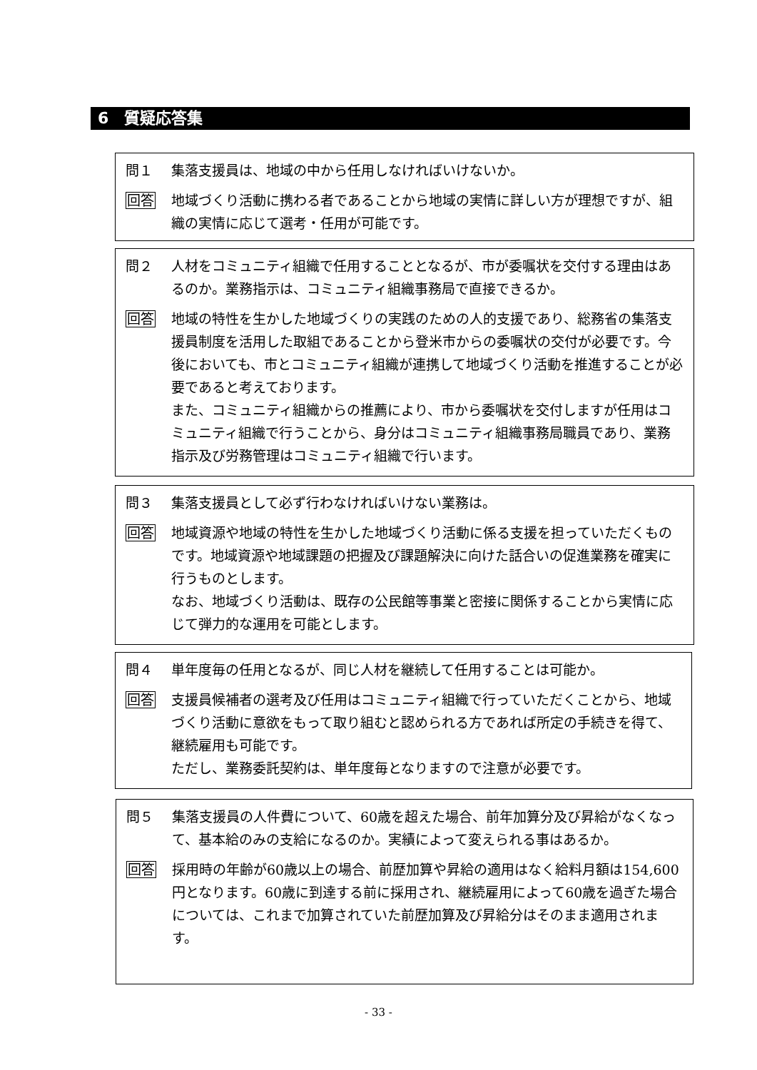6　質疑応答集
問１ 集落支援員は、地域の中から任用しなければいけないか。
回答 地域づくり活動に携わる者であることから地域の実情に詳しい方が理想ですが、組織の実情に応じて選考・任用が可能です。
問２ 人材をコミュニティ組織で任用することとなるが、市が委嘱状を交付する理由はあるのか。業務指示は、コミュニティ組織事務局で直接できるか。
回答 地域の特性を生かした地域づくりの実践のための人的支援であり、総務省の集落支援員制度を活用した取組であることから登米市からの委嘱状の交付が必要です。今後においても、市とコミュニティ組織が連携して地域づくり活動を推進することが必要であると考えております。
また、コミュニティ組織からの推薦により、市から委嘱状を交付しますが任用はコミュニティ組織で行うことから、身分はコミュニティ組織事務局職員であり、業務指示及び労務管理はコミュニティ組織で行います。
問３ 集落支援員として必ず行わなければいけない業務は。
回答 地域資源や地域の特性を生かした地域づくり活動に係る支援を担っていただくものです。地域資源や地域課題の把握及び課題解決に向けた話合いの促進業務を確実に行うものとします。
なお、地域づくり活動は、既存の公民館等事業と密接に関係することから実情に応じて弾力的な運用を可能とします。
問４ 単年度毎の任用となるが、同じ人材を継続して任用することは可能か。
回答 支援員候補者の選考及び任用はコミュニティ組織で行っていただくことから、地域づくり活動に意欲をもって取り組むと認められる方であれば所定の手続きを得て、継続雇用も可能です。
ただし、業務委託契約は、単年度毎となりますので注意が必要です。
問５ 集落支援員の人件費について、60歳を超えた場合、前年加算分及び昇給がなくなって、基本給のみの支給になるのか。実績によって変えられる事はあるか。
回答 採用時の年齢が60歳以上の場合、前歴加算や昇給の適用はなく給料月額は154,600円となります。60歳に到達する前に採用され、継続雇用によって60歳を過ぎた場合については、これまで加算されていた前歴加算及び昇給分はそのまま適用されます。
- 33 -